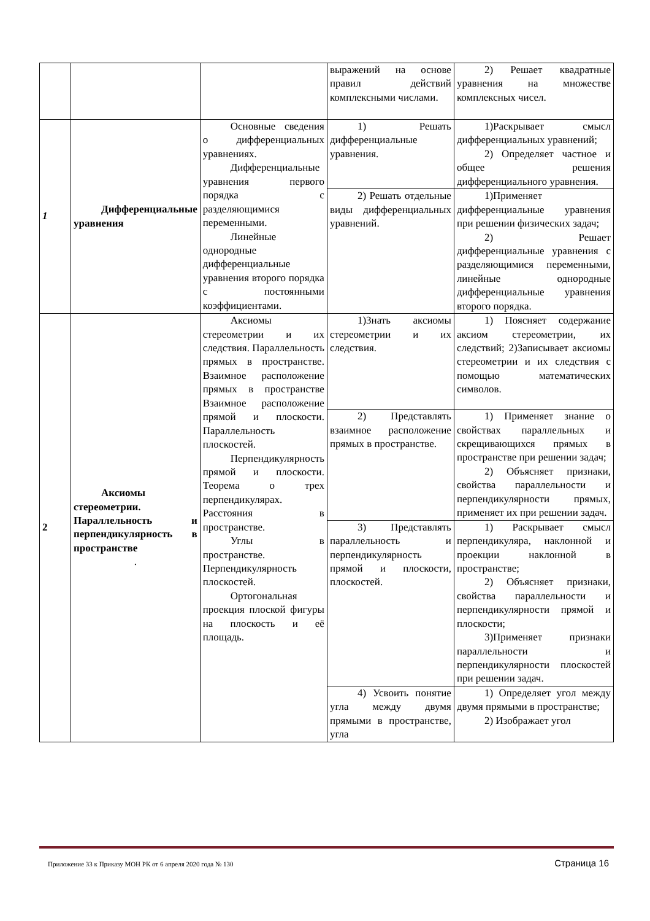| | | | выражений на основе правил действий комплексными числами. | 2) Решает квадратные уравнения на множестве комплексных чисел. |
| 1 | Дифференциальные уравнения | Основные сведения о дифференциальных уравнениях. Дифференциальные уравнения первого порядка с разделяющимися переменными. Линейные однородные дифференциальные уравнения второго порядка с постоянными коэффициентами. | 1) Решать дифференциальные уравнения. | 1)Раскрывает смысл дифференциальных уравнений; 2) Определяет частное и общее решения дифференциального уравнения. |
| | | | 2) Решать отдельные виды дифференциальных уравнений. | 1)Применяет дифференциальные уравнения при решении физических задач; 2) Решает дифференциальные уравнения с разделяющимися переменными, линейные однородные дифференциальные уравнения второго порядка. |
| 2 | Аксиомы стереометрии. Параллельность и перпендикулярность в пространстве . | Аксиомы стереометрии и их следствия. Параллельность прямых в пространстве. Взаимное расположение прямых в пространстве Взаимное расположение прямой и плоскости. Параллельность плоскостей. Перпендикулярность прямой и плоскости. Теорема о трех перпендикулярах. Расстояния в пространстве. Углы в пространстве. Перпендикулярность плоскостей. Ортогональная проекция плоской фигуры на плоскость и её площадь. | 1)Знать аксиомы стереометрии и их следствия. | 1) Поясняет содержание аксиом стереометрии, их следствий; 2)Записывает аксиомы стереометрии и их следствия с помощью математических символов. |
| | | | 2) Представлять взаимное расположение прямых в пространстве. | 1) Применяет знание о свойствах параллельных и скрещивающихся прямых в пространстве при решении задач; 2) Объясняет признаки, свойства параллельности и перпендикулярности прямых, применяет их при решении задач. |
| | | | 3) Представлять параллельность и перпендикулярность прямой и плоскости, плоскостей. | 1) Раскрывает смысл перпендикуляра, наклонной и проекции наклонной в пространстве; 2) Объясняет признаки, свойства параллельности и перпендикулярности прямой и плоскости; 3)Применяет признаки параллельности и перпендикулярности плоскостей при решении задач. |
| | | | 4) Усвоить понятие угла между двумя прямыми в пространстве, угла | 1) Определяет угол между двумя прямыми в пространстве; 2) Изображает угол |
Приложение 33 к Приказу МОН РК от 6 апреля 2020 года № 130 Страница 16